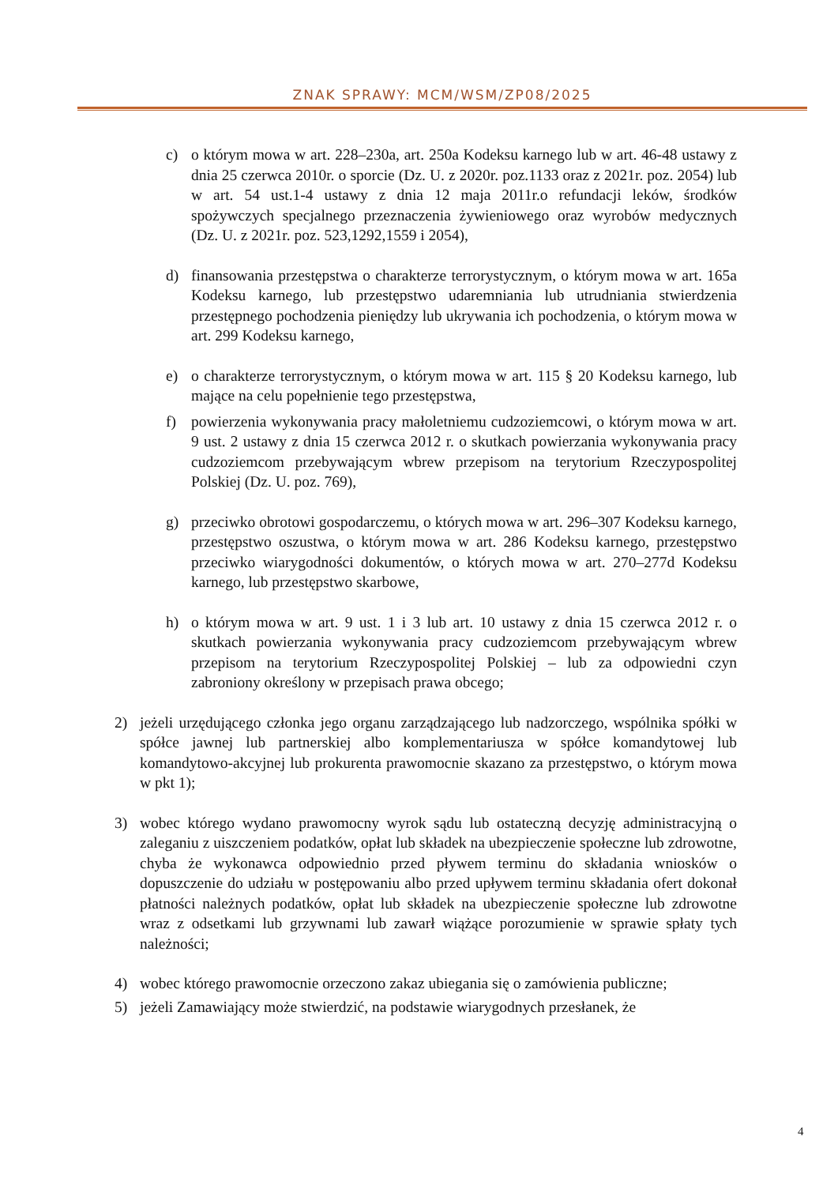ZNAK SPRAWY: MCM/WSM/ZP08/2025
c) o którym mowa w art. 228–230a, art. 250a Kodeksu karnego lub w art. 46-48 ustawy z dnia 25 czerwca 2010r. o sporcie (Dz. U. z 2020r. poz.1133 oraz z 2021r. poz. 2054) lub w art. 54 ust.1-4 ustawy z dnia 12 maja 2011r.o refundacji leków, środków spożywczych specjalnego przeznaczenia żywieniowego oraz wyrobów medycznych (Dz. U. z 2021r. poz. 523,1292,1559 i 2054),
d) finansowania przestępstwa o charakterze terrorystycznym, o którym mowa w art. 165a Kodeksu karnego, lub przestępstwo udaremniania lub utrudniania stwierdzenia przestępnego pochodzenia pieniędzy lub ukrywania ich pochodzenia, o którym mowa w art. 299 Kodeksu karnego,
e) o charakterze terrorystycznym, o którym mowa w art. 115 § 20 Kodeksu karnego, lub mające na celu popełnienie tego przestępstwa,
f) powierzenia wykonywania pracy małoletniemu cudzoziemcowi, o którym mowa w art. 9 ust. 2 ustawy z dnia 15 czerwca 2012 r. o skutkach powierzania wykonywania pracy cudzoziemcom przebywającym wbrew przepisom na terytorium Rzeczypospolitej Polskiej (Dz. U. poz. 769),
g) przeciwko obrotowi gospodarczemu, o których mowa w art. 296–307 Kodeksu karnego, przestępstwo oszustwa, o którym mowa w art. 286 Kodeksu karnego, przestępstwo przeciwko wiarygodności dokumentów, o których mowa w art. 270–277d Kodeksu karnego, lub przestępstwo skarbowe,
h) o którym mowa w art. 9 ust. 1 i 3 lub art. 10 ustawy z dnia 15 czerwca 2012 r. o skutkach powierzania wykonywania pracy cudzoziemcom przebywającym wbrew przepisom na terytorium Rzeczypospolitej Polskiej – lub za odpowiedni czyn zabroniony określony w przepisach prawa obcego;
2) jeżeli urzędującego członka jego organu zarządzającego lub nadzorczego, wspólnika spółki w spółce jawnej lub partnerskiej albo komplementariusza w spółce komandytowej lub komandytowo-akcyjnej lub prokurenta prawomocnie skazano za przestępstwo, o którym mowa w pkt 1);
3) wobec którego wydano prawomocny wyrok sądu lub ostateczną decyzję administracyjną o zaleganiu z uiszczeniem podatków, opłat lub składek na ubezpieczenie społeczne lub zdrowotne, chyba że wykonawca odpowiednio przed pływem terminu do składania wniosków o dopuszczenie do udziału w postępowaniu albo przed upływem terminu składania ofert dokonał płatności należnych podatków, opłat lub składek na ubezpieczenie społeczne lub zdrowotne wraz z odsetkami lub grzywnami lub zawarł wiążące porozumienie w sprawie spłaty tych należności;
4) wobec którego prawomocnie orzeczono zakaz ubiegania się o zamówienia publiczne;
5) jeżeli Zamawiający może stwierdzić, na podstawie wiarygodnych przesłanek, że
4